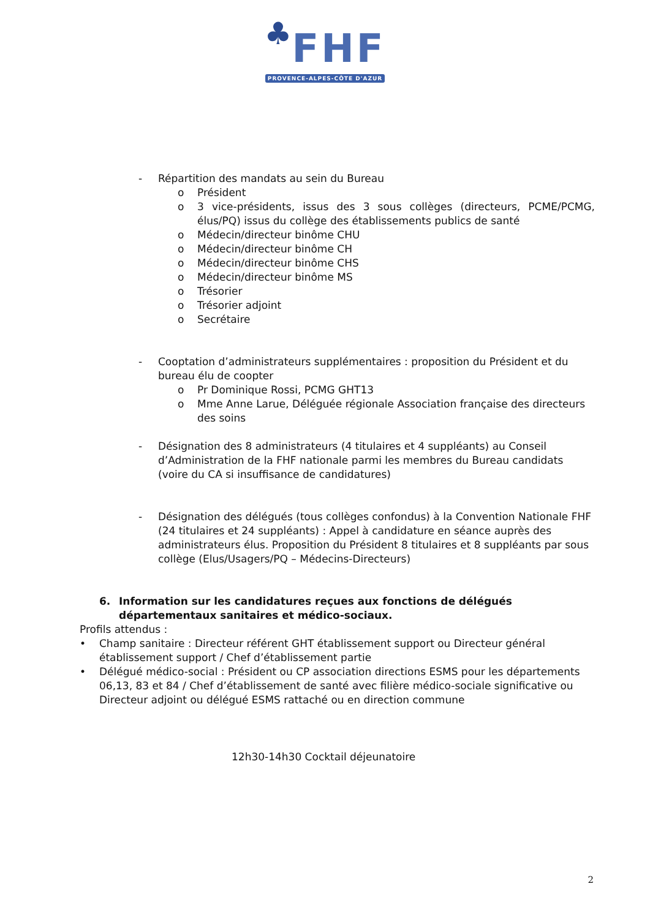♣FHF
PROVENCE-ALPES-CÔTE D'AZUR
- Répartition des mandats au sein du Bureau
o Président
o 3 vice-présidents, issus des 3 sous collèges (directeurs, PCME/PCMG, élus/PQ) issus du collège des établissements publics de santé
o Médecin/directeur binôme CHU
o Médecin/directeur binôme CH
o Médecin/directeur binôme CHS
o Médecin/directeur binôme MS
o Trésorier
o Trésorier adjoint
o Secrétaire
- Cooptation d’administrateurs supplémentaires : proposition du Président et du bureau élu de coopter
o Pr Dominique Rossi, PCMG GHT13
o Mme Anne Larue, Déléguée régionale Association française des directeurs des soins
- Désignation des 8 administrateurs (4 titulaires et 4 suppléants) au Conseil d’Administration de la FHF nationale parmi les membres du Bureau candidats (voire du CA si insuffisance de candidatures)
- Désignation des délégués (tous collèges confondus) à la Convention Nationale FHF (24 titulaires et 24 suppléants) : Appel à candidature en séance auprès des administrateurs élus. Proposition du Président 8 titulaires et 8 suppléants par sous collège (Elus/Usagers/PQ – Médecins-Directeurs)
6. Information sur les candidatures reçues aux fonctions de délégués départementaux sanitaires et médico-sociaux.
Profils attendus :
• Champ sanitaire : Directeur référent GHT établissement support ou Directeur général établissement support / Chef d’établissement partie
• Délégué médico-social : Président ou CP association directions ESMS pour les départements 06,13, 83 et 84 / Chef d’établissement de santé avec filière médico-sociale significative ou Directeur adjoint ou délégué ESMS rattaché ou en direction commune
12h30-14h30 Cocktail déjeunatoire
2